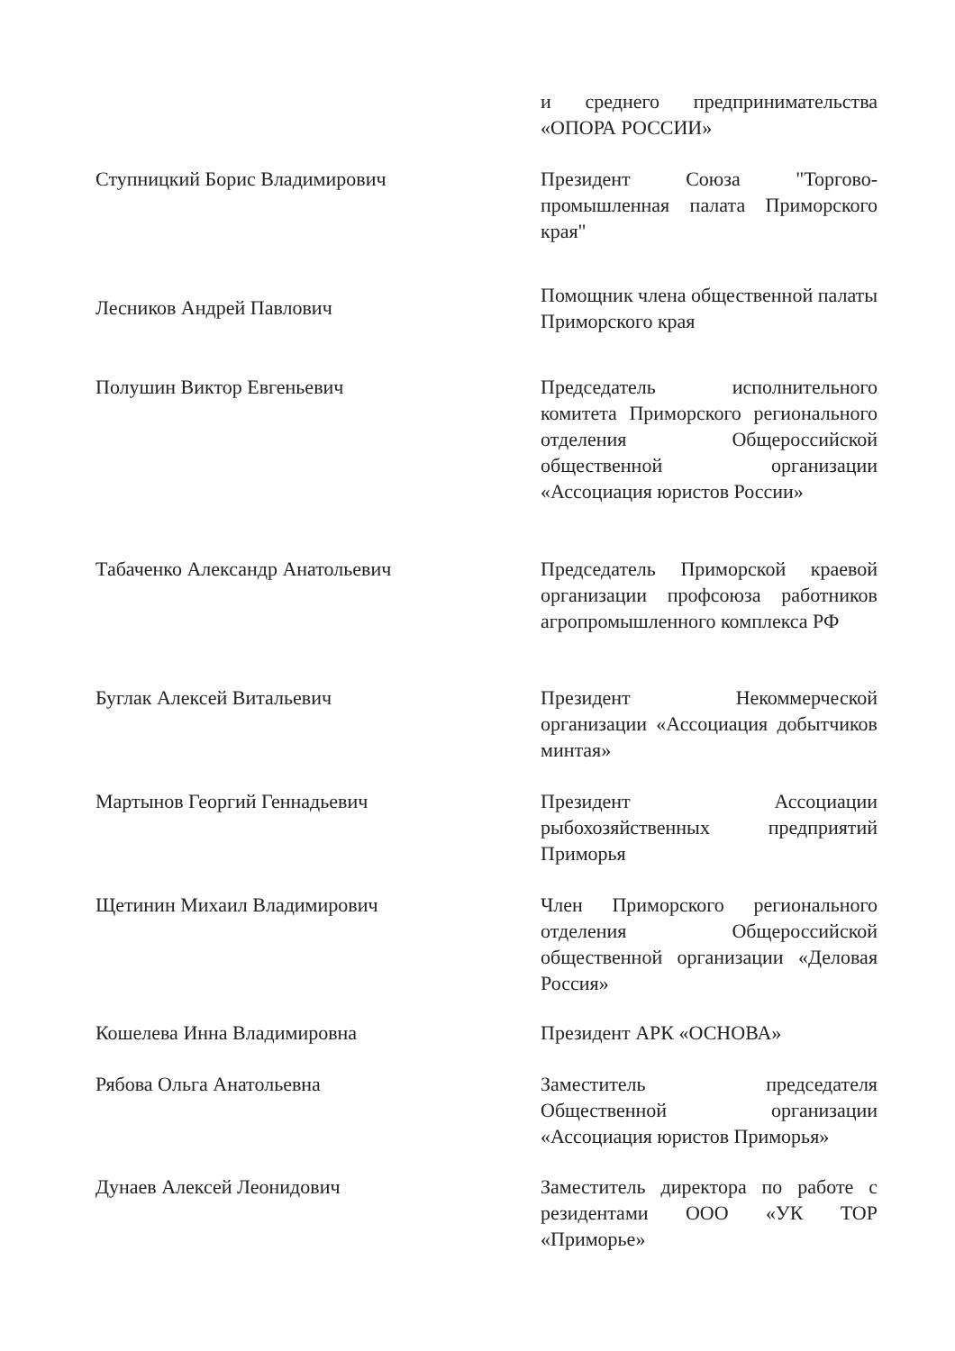и среднего предпринимательства «ОПОРА РОССИИ»
Ступницкий Борис Владимирович Президент Союза "Торгово-промышленная палата Приморского края"
Лесников Андрей Павлович
Помощник члена общественной палаты Приморского края
Полушин Виктор Евгеньевич Председатель исполнительного комитета Приморского регионального отделения Общероссийской общественной организации «Ассоциация юристов России»
Табаченко Александр Анатольевич Председатель Приморской краевой организации профсоюза работников агропромышленного комплекса РФ
Буглак Алексей Витальевич Президент Некоммерческой организации «Ассоциация добытчиков минтая»
Мартынов Георгий Геннадьевич Президент Ассоциации рыбохозяйственных предприятий Приморья
Щетинин Михаил Владимирович Член Приморского регионального отделения Общероссийской общественной организации «Деловая Россия»
Кошелева Инна Владимировна Президент АРК «ОСНОВА»
Рябова Ольга Анатольевна Заместитель председателя Общественной организации «Ассоциация юристов Приморья»
Дунаев Алексей Леонидович Заместитель директора по работе с резидентами ООО «УК ТОР «Приморье»